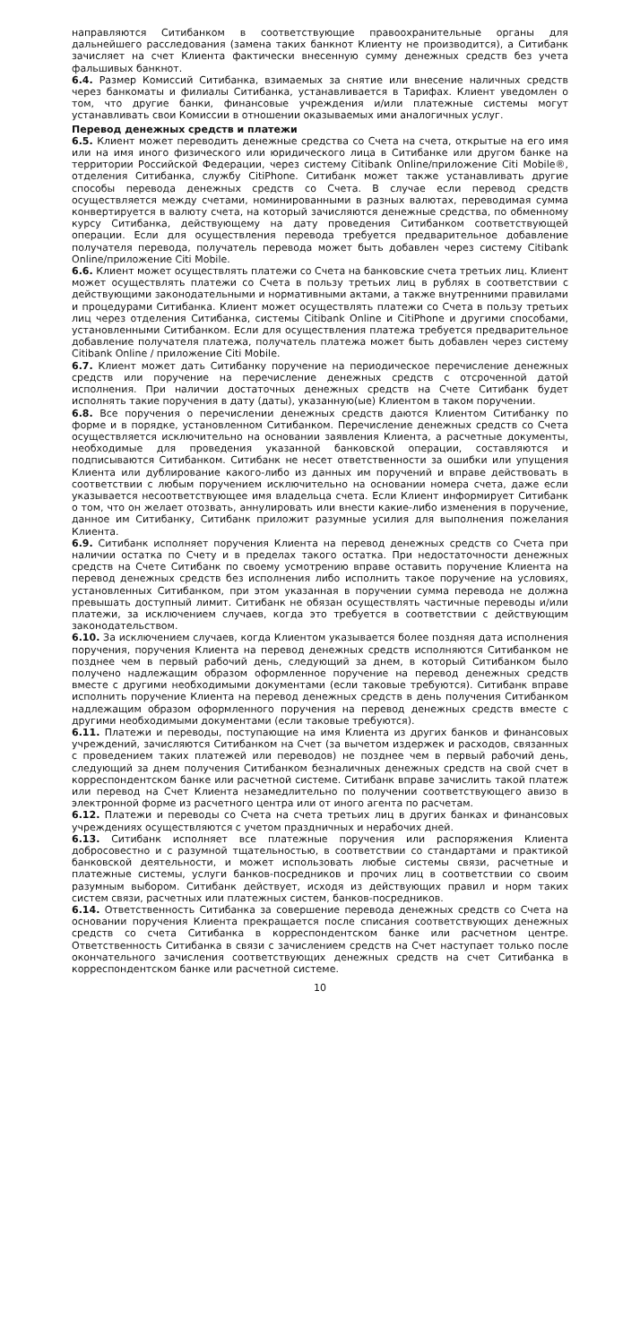направляются Ситибанком в соответствующие правоохранительные органы для дальнейшего расследования (замена таких банкнот Клиенту не производится), а Ситибанк зачисляет на счет Клиента фактически внесенную сумму денежных средств без учета фальшивых банкнот.
6.4. Размер Комиссий Ситибанка, взимаемых за снятие или внесение наличных средств через банкоматы и филиалы Ситибанка, устанавливается в Тарифах. Клиент уведомлен о том, что другие банки, финансовые учреждения и/или платежные системы могут устанавливать свои Комиссии в отношении оказываемых ими аналогичных услуг.
Перевод денежных средств и платежи
6.5. Клиент может переводить денежные средства со Счета на счета, открытые на его имя или на имя иного физического или юридического лица в Ситибанке или другом банке на территории Российской Федерации, через систему Citibank Online/приложение Citi Mobile®, отделения Ситибанка, службу CitiPhone. Ситибанк может также устанавливать другие способы перевода денежных средств со Счета. В случае если перевод средств осуществляется между счетами, номинированными в разных валютах, переводимая сумма конвертируется в валюту счета, на который зачисляются денежные средства, по обменному курсу Ситибанка, действующему на дату проведения Ситибанком соответствующей операции. Если для осуществления перевода требуется предварительное добавление получателя перевода, получатель перевода может быть добавлен через систему Citibank Online/приложение Citi Mobile.
6.6. Клиент может осуществлять платежи со Счета на банковские счета третьих лиц. Клиент может осуществлять платежи со Счета в пользу третьих лиц в рублях в соответствии с действующими законодательными и нормативными актами, а также внутренними правилами и процедурами Ситибанка. Клиент может осуществлять платежи со Счета в пользу третьих лиц через отделения Ситибанка, системы Citibank Online и CitiPhone и другими способами, установленными Ситибанком. Если для осуществления платежа требуется предварительное добавление получателя платежа, получатель платежа может быть добавлен через систему Citibank Online / приложение Citi Mobile.
6.7. Клиент может дать Ситибанку поручение на периодическое перечисление денежных средств или поручение на перечисление денежных средств с отсроченной датой исполнения. При наличии достаточных денежных средств на Счете Ситибанк будет исполнять такие поручения в дату (даты), указанную(ые) Клиентом в таком поручении.
6.8. Все поручения о перечислении денежных средств даются Клиентом Ситибанку по форме и в порядке, установленном Ситибанком. Перечисление денежных средств со Счета осуществляется исключительно на основании заявления Клиента, а расчетные документы, необходимые для проведения указанной банковской операции, составляются и подписываются Ситибанком. Ситибанк не несет ответственности за ошибки или упущения Клиента или дублирование какого-либо из данных им поручений и вправе действовать в соответствии с любым поручением исключительно на основании номера счета, даже если указывается несоответствующее имя владельца счета. Если Клиент информирует Ситибанк о том, что он желает отозвать, аннулировать или внести какие-либо изменения в поручение, данное им Ситибанку, Ситибанк приложит разумные усилия для выполнения пожелания Клиента.
6.9. Ситибанк исполняет поручения Клиента на перевод денежных средств со Счета при наличии остатка по Счету и в пределах такого остатка. При недостаточности денежных средств на Счете Ситибанк по своему усмотрению вправе оставить поручение Клиента на перевод денежных средств без исполнения либо исполнить такое поручение на условиях, установленных Ситибанком, при этом указанная в поручении сумма перевода не должна превышать доступный лимит. Ситибанк не обязан осуществлять частичные переводы и/или платежи, за исключением случаев, когда это требуется в соответствии с действующим законодательством.
6.10. За исключением случаев, когда Клиентом указывается более поздняя дата исполнения поручения, поручения Клиента на перевод денежных средств исполняются Ситибанком не позднее чем в первый рабочий день, следующий за днем, в который Ситибанком было получено надлежащим образом оформленное поручение на перевод денежных средств вместе с другими необходимыми документами (если таковые требуются). Ситибанк вправе исполнить поручение Клиента на перевод денежных средств в день получения Ситибанком надлежащим образом оформленного поручения на перевод денежных средств вместе с другими необходимыми документами (если таковые требуются).
6.11. Платежи и переводы, поступающие на имя Клиента из других банков и финансовых учреждений, зачисляются Ситибанком на Счет (за вычетом издержек и расходов, связанных с проведением таких платежей или переводов) не позднее чем в первый рабочий день, следующий за днем получения Ситибанком безналичных денежных средств на свой счет в корреспондентском банке или расчетной системе. Ситибанк вправе зачислить такой платеж или перевод на Счет Клиента незамедлительно по получении соответствующего авизо в электронной форме из расчетного центра или от иного агента по расчетам.
6.12. Платежи и переводы со Счета на счета третьих лиц в других банках и финансовых учреждениях осуществляются с учетом праздничных и нерабочих дней.
6.13. Ситибанк исполняет все платежные поручения или распоряжения Клиента добросовестно и с разумной тщательностью, в соответствии со стандартами и практикой банковской деятельности, и может использовать любые системы связи, расчетные и платежные системы, услуги банков-посредников и прочих лиц в соответствии со своим разумным выбором. Ситибанк действует, исходя из действующих правил и норм таких систем связи, расчетных или платежных систем, банков-посредников.
6.14. Ответственность Ситибанка за совершение перевода денежных средств со Счета на основании поручения Клиента прекращается после списания соответствующих денежных средств со счета Ситибанка в корреспондентском банке или расчетном центре. Ответственность Ситибанка в связи с зачислением средств на Счет наступает только после окончательного зачисления соответствующих денежных средств на счет Ситибанка в корреспондентском банке или расчетной системе.
10